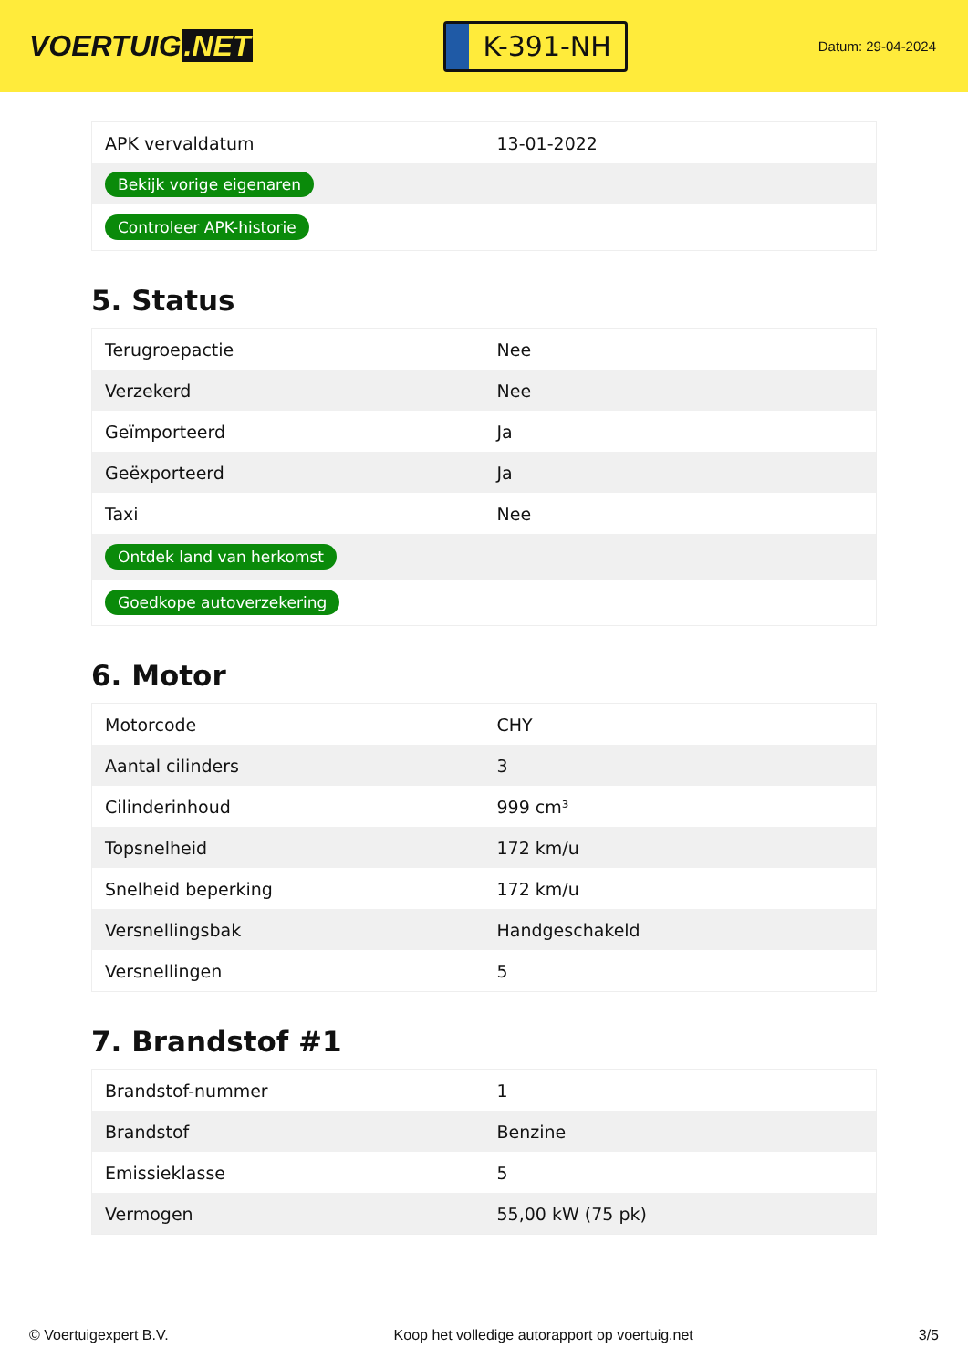VOERTUIG.NET
K-391-NH
Datum: 29-04-2024
| APK vervaldatum | 13-01-2022 |
| Bekijk vorige eigenaren | |
| Controleer APK-historie | |
5. Status
| Terugroepactie | Nee |
| Verzekerd | Nee |
| Geïmporteerd | Ja |
| Geëxporteerd | Ja |
| Taxi | Nee |
| Ontdek land van herkomst | |
| Goedkope autoverzekering | |
6. Motor
| Motorcode | CHY |
| Aantal cilinders | 3 |
| Cilinderinhoud | 999 cm³ |
| Topsnelheid | 172 km/u |
| Snelheid beperking | 172 km/u |
| Versnellingsbak | Handgeschakeld |
| Versnellingen | 5 |
7. Brandstof #1
| Brandstof-nummer | 1 |
| Brandstof | Benzine |
| Emissieklasse | 5 |
| Vermogen | 55,00 kW (75 pk) |
© Voertuigexpert B.V. Koop het volledige autorapport op voertuig.net 3/5